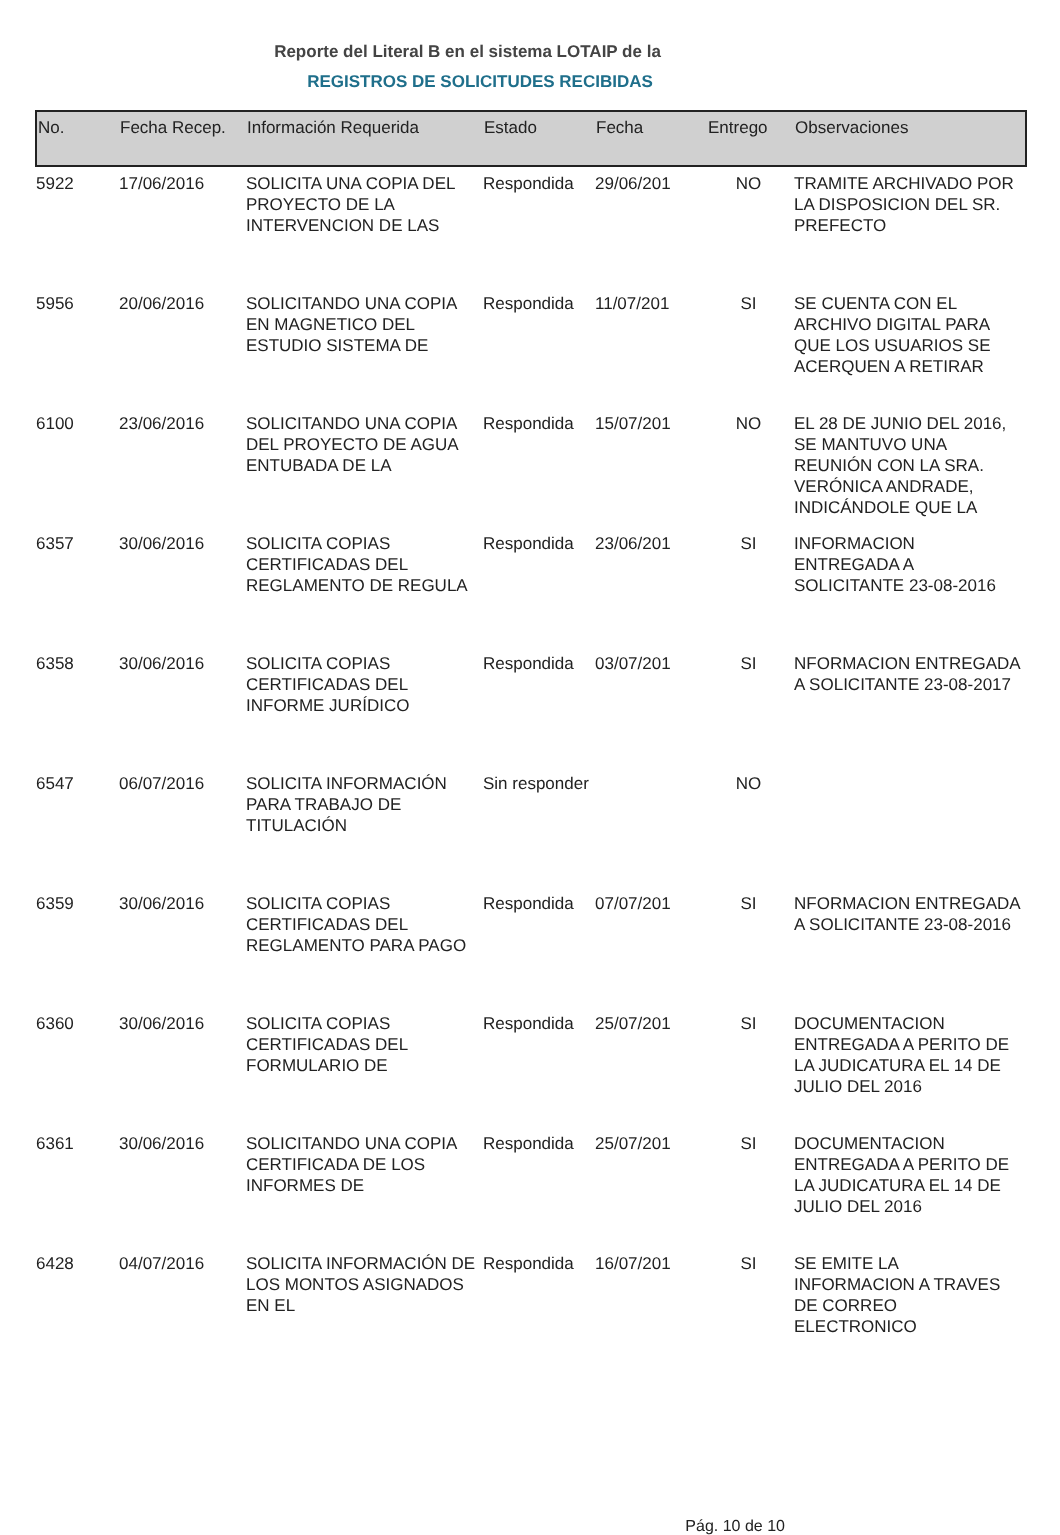Reporte del Literal B en el sistema LOTAIP de la
REGISTROS DE SOLICITUDES RECIBIDAS
| No. | Fecha Recep. | Información Requerida | Estado | Fecha | Entrego | Observaciones |
| --- | --- | --- | --- | --- | --- | --- |
| 5922 | 17/06/2016 | SOLICITA UNA COPIA DEL PROYECTO DE LA INTERVENCION DE LAS | Respondida | 29/06/201 | NO | TRAMITE ARCHIVADO POR LA DISPOSICION DEL SR. PREFECTO |
| 5956 | 20/06/2016 | SOLICITANDO UNA COPIA EN MAGNETICO DEL ESTUDIO SISTEMA DE | Respondida | 11/07/201 | SI | SE CUENTA CON EL ARCHIVO DIGITAL PARA QUE LOS USUARIOS SE ACERQUEN A RETIRAR |
| 6100 | 23/06/2016 | SOLICITANDO UNA COPIA DEL PROYECTO DE AGUA ENTUBADA DE LA | Respondida | 15/07/201 | NO | EL 28 DE JUNIO DEL 2016, SE MANTUVO UNA REUNIÓN CON LA SRA. VERÓNICA ANDRADE, INDICÁNDOLE QUE LA |
| 6357 | 30/06/2016 | SOLICITA COPIAS CERTIFICADAS DEL REGLAMENTO DE REGULA | Respondida | 23/06/201 | SI | INFORMACION ENTREGADA A SOLICITANTE 23-08-2016 |
| 6358 | 30/06/2016 | SOLICITA COPIAS CERTIFICADAS DEL INFORME JURÍDICO | Respondida | 03/07/201 | SI | NFORMACION ENTREGADA A SOLICITANTE 23-08-2017 |
| 6547 | 06/07/2016 | SOLICITA INFORMACIÓN PARA TRABAJO DE TITULACIÓN | Sin responder | | NO | |
| 6359 | 30/06/2016 | SOLICITA COPIAS CERTIFICADAS DEL REGLAMENTO PARA PAGO | Respondida | 07/07/201 | SI | NFORMACION ENTREGADA A SOLICITANTE 23-08-2016 |
| 6360 | 30/06/2016 | SOLICITA COPIAS CERTIFICADAS DEL FORMULARIO DE | Respondida | 25/07/201 | SI | DOCUMENTACION ENTREGADA A PERITO DE LA JUDICATURA EL 14 DE JULIO DEL 2016 |
| 6361 | 30/06/2016 | SOLICITANDO UNA COPIA CERTIFICADA DE LOS INFORMES DE | Respondida | 25/07/201 | SI | DOCUMENTACION ENTREGADA A PERITO DE LA JUDICATURA EL 14 DE JULIO DEL 2016 |
| 6428 | 04/07/2016 | SOLICITA INFORMACIÓN DE LOS MONTOS ASIGNADOS EN EL | Respondida | 16/07/201 | SI | SE EMITE LA INFORMACION A TRAVES DE CORREO ELECTRONICO |
Pág. 10 de 10